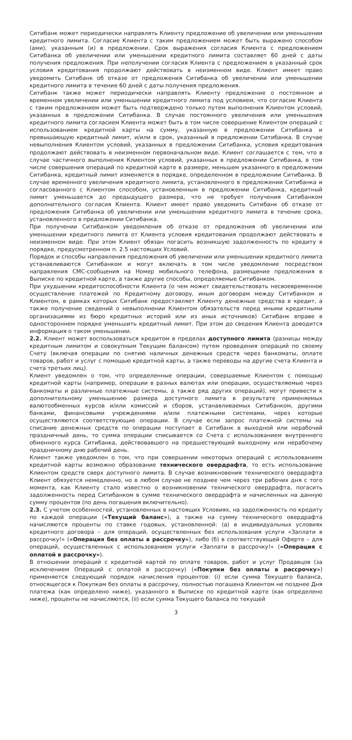Ситибанк может периодически направлять Клиенту предложение об увеличении или уменьшении кредитного лимита. Согласие Клиента с таким предложением может быть выражено способом (ами), указанным (и) в предложении. Срок выражения согласия Клиента с предложением Ситибанка об увеличении или уменьшении кредитного лимита составляет 60 дней с даты получения предложения. При неполучении согласия Клиента с предложением в указанный срок условия кредитования продолжают действовать в неизменном виде. Клиент имеет право уведомить Ситибанк об отказе от предложения Ситибанка об увеличении или уменьшении кредитного лимита в течение 60 дней с даты получения предложения.
Ситибанк также может периодически направлять Клиенту предложение о постоянном и временном увеличении или уменьшении кредитного лимита под условием, что согласие Клиента с таким предложением может быть подтверждено только путем выполнения Клиентом условий, указанных в предложении Ситибанка. В случае постоянного увеличения или уменьшения кредитного лимита согласием Клиента может быть в том числе совершение Клиентом операций с использованием кредитной карты на сумму, указанную в предложении Ситибанка и превышающую кредитный лимит, и/или в срок, указанный в предложении Ситибанка. В случае невыполнения Клиентом условий, указанных в предложении Ситибанка, условия кредитования продолжают действовать в неизменном первоначальном виде. Клиент соглашается с тем, что в случае частичного выполнения Клиентом условий, указанных в предложении Ситибанка, в том числе совершения операций по кредитной карте в размере, меньшем указанного в предложении Ситибанка, кредитный лимит изменяется в порядке, определенном в предложении Ситибанка. В случае временного увеличения кредитного лимита, установленного в предложении Ситибанка и согласованного с Клиентом способом, установленным в предложении Ситибанка, кредитный лимит уменьшается до предыдущего размера, что не требует получения Ситибанком дополнительного согласия Клиента. Клиент имеет право уведомить Ситибанк об отказе от предложения Ситибанка об увеличении или уменьшении кредитного лимита в течение срока, установленного в предложении Ситибанка.
При получении Ситибанком уведомления об отказе от предложения об увеличении или уменьшении кредитного лимита от Клиента условия кредитования продолжают действовать в неизменном виде. При этом Клиент обязан погасить возникшую задолженность по кредиту в порядке, предусмотренном п. 2.5 настоящих Условий.
Порядок и способы направления предложения об увеличении или уменьшении кредитного лимита устанавливаются Ситибанком и могут включать в том числе уведомление посредством направления СМС-сообщения на Номер мобильного телефона, размещение предложения в Выписке по кредитной карте, а также другие способы, определяемые Ситибанком.
При ухудшении кредитоспособности Клиента (о чем может свидетельствовать несвоевременное осуществление платежей по Кредитному договору, иным договорам между Ситибанком и Клиентом, в рамках которых Ситибанк предоставляет Клиенту денежные средства в кредит, а также получение сведений о невыполнении Клиентом обязательств перед иными кредитными организациями из бюро кредитных историй или из иных источников) Ситибанк вправе в одностороннем порядке уменьшить кредитный лимит. При этом до сведения Клиента доводится информация о таком уменьшении.
2.2. Клиент может воспользоваться кредитом в пределах доступного лимита (разницы между кредитным лимитом и совокупным Текущим балансом) путем проведения операций по своему Счету (включая операции по снятию наличных денежных средств через банкоматы, оплате товаров, работ и услуг с помощью кредитной карты, а также переводы на другие счета Клиента и счета третьих лиц).
Клиент уведомлен о том, что определенные операции, совершаемые Клиентом с помощью кредитной карты (например, операции в разных валютах или операции, осуществляемые через банкоматы и различные платежные системы, а также ряд других операций), могут привести к дополнительному уменьшению размера доступного лимита в результате применяемых валютообменных курсов и/или комиссий и сборов, устанавливаемых Ситибанком, другими банками, финансовыми учреждениями и/или платежными системами, через которые осуществляются соответствующие операции. В случае если запрос платежной системы на списание денежных средств по операции поступает в Ситибанк в выходной или нерабочий праздничный день, то сумма операции списывается со Счета с использованием внутреннего обменного курса Ситибанка, действовавшего на предшествующий выходному или нерабочему праздничному дню рабочий день.
Клиент также уведомлен о том, что при совершении некоторых операций с использованием кредитной карты возможно образование технического овердрафта, то есть использование Клиентом средств сверх доступного лимита. В случае возникновения технического овердрафта Клиент обязуется немедленно, но в любом случае не позднее чем через три рабочих дня с того момента, как Клиенту стало известно о возникновении технического овердрафта, погасить задолженность перед Ситибанком в сумме технического овердрафта и начисленных на данную сумму процентов (по день погашения включительно).
2.3. С учетом особенностей, установленных в настоящих Условиях, на задолженность по кредиту по каждой операции («Текущий баланс»), а также на сумму технического овердрафта начисляются проценты по ставке годовых, установленной: (а) в индивидуальных условиях кредитного договора – для операций, осуществленных без использования услуги «Заплати в рассрочку!» («Операция без оплаты в рассрочку»), либо (б) в соответствующей Оферте – для операций, осуществленных с использованием услуги «Заплати в рассрочку!» («Операция с оплатой в рассрочку»).
В отношении операций с кредитной картой по оплате товаров, работ и услуг Продавцов (за исключением Операций с оплатой в рассрочку) («Покупки без оплаты в рассрочку») применяется следующий порядок начисления процентов: (i) если сумма Текущего баланса, относящегося к Покупкам без оплаты в рассрочку, полностью погашена Клиентом не позднее Дня платежа (как определено ниже), указанного в Выписке по кредитной карте (как определено ниже), проценты не начисляются, (ii) если сумма Текущего баланса по текущей
3